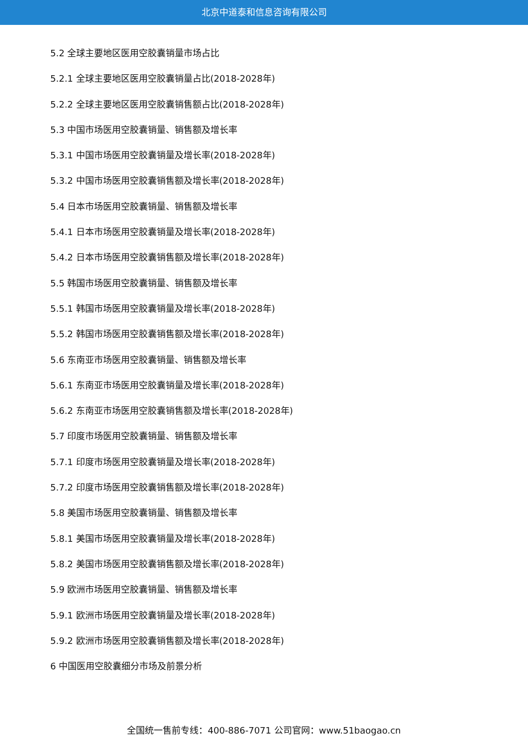北京中道泰和信息咨询有限公司
5.2 全球主要地区医用空胶囊销量市场占比
5.2.1 全球主要地区医用空胶囊销量占比(2018-2028年)
5.2.2 全球主要地区医用空胶囊销售额占比(2018-2028年)
5.3 中国市场医用空胶囊销量、销售额及增长率
5.3.1 中国市场医用空胶囊销量及增长率(2018-2028年)
5.3.2 中国市场医用空胶囊销售额及增长率(2018-2028年)
5.4 日本市场医用空胶囊销量、销售额及增长率
5.4.1 日本市场医用空胶囊销量及增长率(2018-2028年)
5.4.2 日本市场医用空胶囊销售额及增长率(2018-2028年)
5.5 韩国市场医用空胶囊销量、销售额及增长率
5.5.1 韩国市场医用空胶囊销量及增长率(2018-2028年)
5.5.2 韩国市场医用空胶囊销售额及增长率(2018-2028年)
5.6 东南亚市场医用空胶囊销量、销售额及增长率
5.6.1 东南亚市场医用空胶囊销量及增长率(2018-2028年)
5.6.2 东南亚市场医用空胶囊销售额及增长率(2018-2028年)
5.7 印度市场医用空胶囊销量、销售额及增长率
5.7.1 印度市场医用空胶囊销量及增长率(2018-2028年)
5.7.2 印度市场医用空胶囊销售额及增长率(2018-2028年)
5.8 美国市场医用空胶囊销量、销售额及增长率
5.8.1 美国市场医用空胶囊销量及增长率(2018-2028年)
5.8.2 美国市场医用空胶囊销售额及增长率(2018-2028年)
5.9 欧洲市场医用空胶囊销量、销售额及增长率
5.9.1 欧洲市场医用空胶囊销量及增长率(2018-2028年)
5.9.2 欧洲市场医用空胶囊销售额及增长率(2018-2028年)
6 中国医用空胶囊细分市场及前景分析
全国统一售前专线：400-886-7071 公司官网：www.51baogao.cn